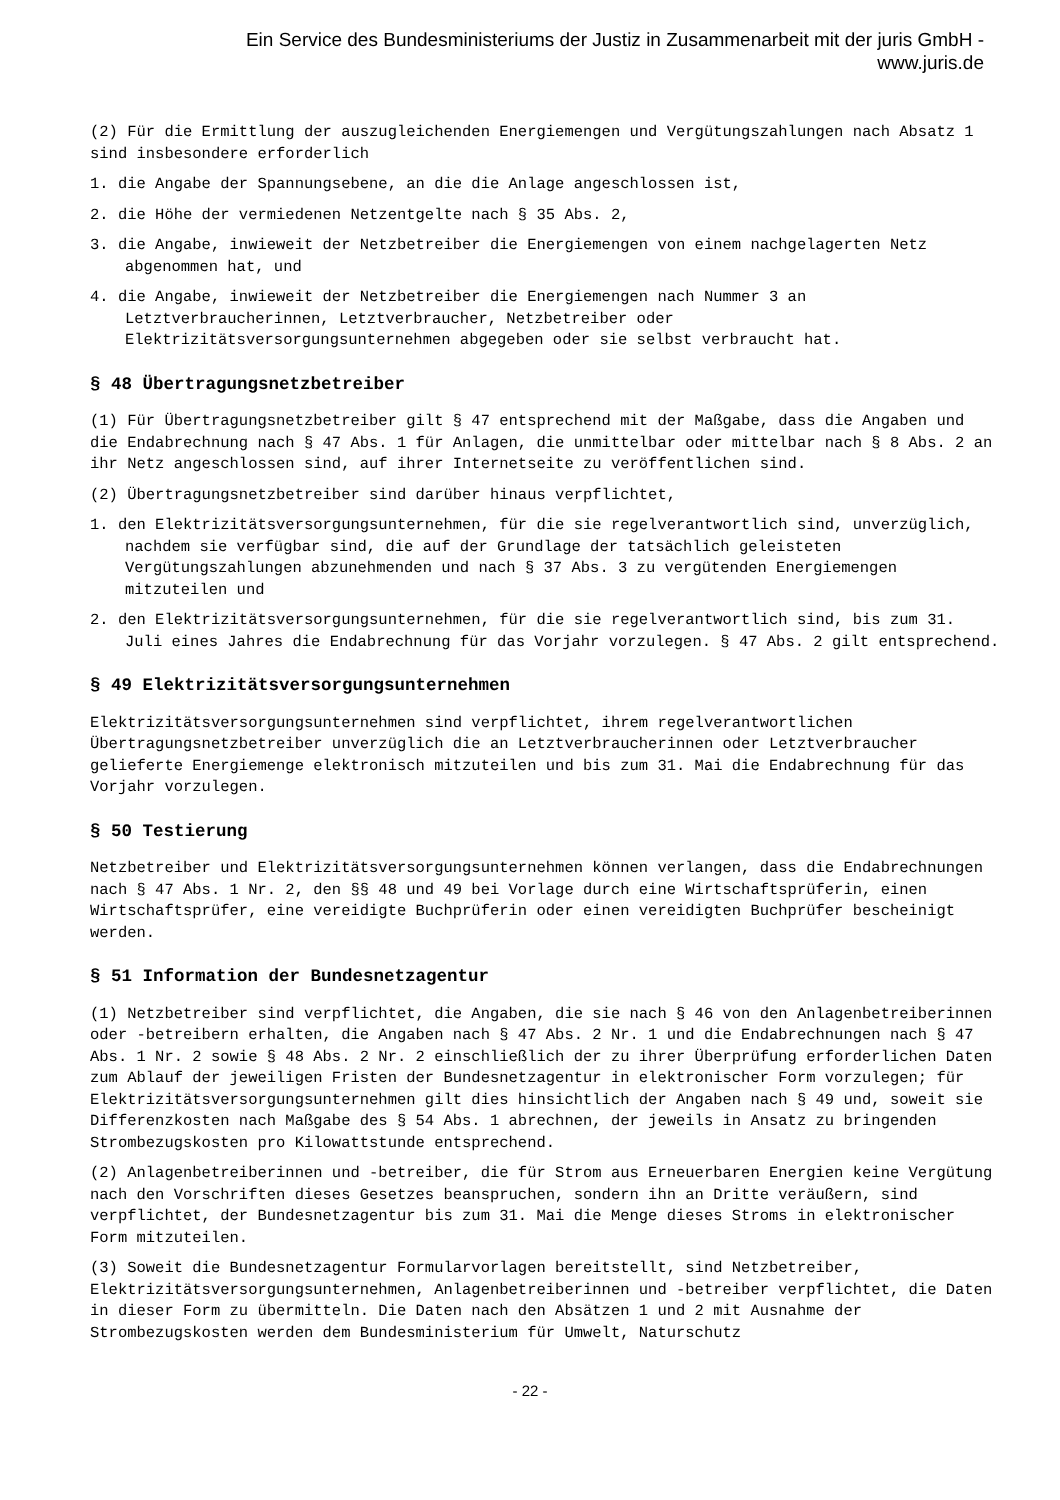Ein Service des Bundesministeriums der Justiz in Zusammenarbeit mit der juris GmbH -
www.juris.de
(2) Für die Ermittlung der auszugleichenden Energiemengen und Vergütungszahlungen nach Absatz 1 sind insbesondere erforderlich
1. die Angabe der Spannungsebene, an die die Anlage angeschlossen ist,
2. die Höhe der vermiedenen Netzentgelte nach § 35 Abs. 2,
3. die Angabe, inwieweit der Netzbetreiber die Energiemengen von einem nachgelagerten Netz abgenommen hat, und
4. die Angabe, inwieweit der Netzbetreiber die Energiemengen nach Nummer 3 an Letztverbraucherinnen, Letztverbraucher, Netzbetreiber oder Elektrizitätsversorgungsunternehmen abgegeben oder sie selbst verbraucht hat.
§ 48 Übertragungsnetzbetreiber
(1) Für Übertragungsnetzbetreiber gilt § 47 entsprechend mit der Maßgabe, dass die Angaben und die Endabrechnung nach § 47 Abs. 1 für Anlagen, die unmittelbar oder mittelbar nach § 8 Abs. 2 an ihr Netz angeschlossen sind, auf ihrer Internetseite zu veröffentlichen sind.
(2) Übertragungsnetzbetreiber sind darüber hinaus verpflichtet,
1. den Elektrizitätsversorgungsunternehmen, für die sie regelverantwortlich sind, unverzüglich, nachdem sie verfügbar sind, die auf der Grundlage der tatsächlich geleisteten Vergütungszahlungen abzunehmenden und nach § 37 Abs. 3 zu vergütenden Energiemengen mitzuteilen und
2. den Elektrizitätsversorgungsunternehmen, für die sie regelverantwortlich sind, bis zum 31. Juli eines Jahres die Endabrechnung für das Vorjahr vorzulegen. § 47 Abs. 2 gilt entsprechend.
§ 49 Elektrizitätsversorgungsunternehmen
Elektrizitätsversorgungsunternehmen sind verpflichtet, ihrem regelverantwortlichen Übertragungsnetzbetreiber unverzüglich die an Letztverbraucherinnen oder Letztverbraucher gelieferte Energiemenge elektronisch mitzuteilen und bis zum 31. Mai die Endabrechnung für das Vorjahr vorzulegen.
§ 50 Testierung
Netzbetreiber und Elektrizitätsversorgungsunternehmen können verlangen, dass die Endabrechnungen nach § 47 Abs. 1 Nr. 2, den §§ 48 und 49 bei Vorlage durch eine Wirtschaftsprüferin, einen Wirtschaftsprüfer, eine vereidigte Buchprüferin oder einen vereidigten Buchprüfer bescheinigt werden.
§ 51 Information der Bundesnetzagentur
(1) Netzbetreiber sind verpflichtet, die Angaben, die sie nach § 46 von den Anlagenbetreiberinnen oder -betreibern erhalten, die Angaben nach § 47 Abs. 2 Nr. 1 und die Endabrechnungen nach § 47 Abs. 1 Nr. 2 sowie § 48 Abs. 2 Nr. 2 einschließlich der zu ihrer Überprüfung erforderlichen Daten zum Ablauf der jeweiligen Fristen der Bundesnetzagentur in elektronischer Form vorzulegen; für Elektrizitätsversorgungsunternehmen gilt dies hinsichtlich der Angaben nach § 49 und, soweit sie Differenzkosten nach Maßgabe des § 54 Abs. 1 abrechnen, der jeweils in Ansatz zu bringenden Strombezugskosten pro Kilowattstunde entsprechend.
(2) Anlagenbetreiberinnen und -betreiber, die für Strom aus Erneuerbaren Energien keine Vergütung nach den Vorschriften dieses Gesetzes beanspruchen, sondern ihn an Dritte veräußern, sind verpflichtet, der Bundesnetzagentur bis zum 31. Mai die Menge dieses Stroms in elektronischer Form mitzuteilen.
(3) Soweit die Bundesnetzagentur Formularvorlagen bereitstellt, sind Netzbetreiber, Elektrizitätsversorgungsunternehmen, Anlagenbetreiberinnen und -betreiber verpflichtet, die Daten in dieser Form zu übermitteln. Die Daten nach den Absätzen 1 und 2 mit Ausnahme der Strombezugskosten werden dem Bundesministerium für Umwelt, Naturschutz
- 22 -